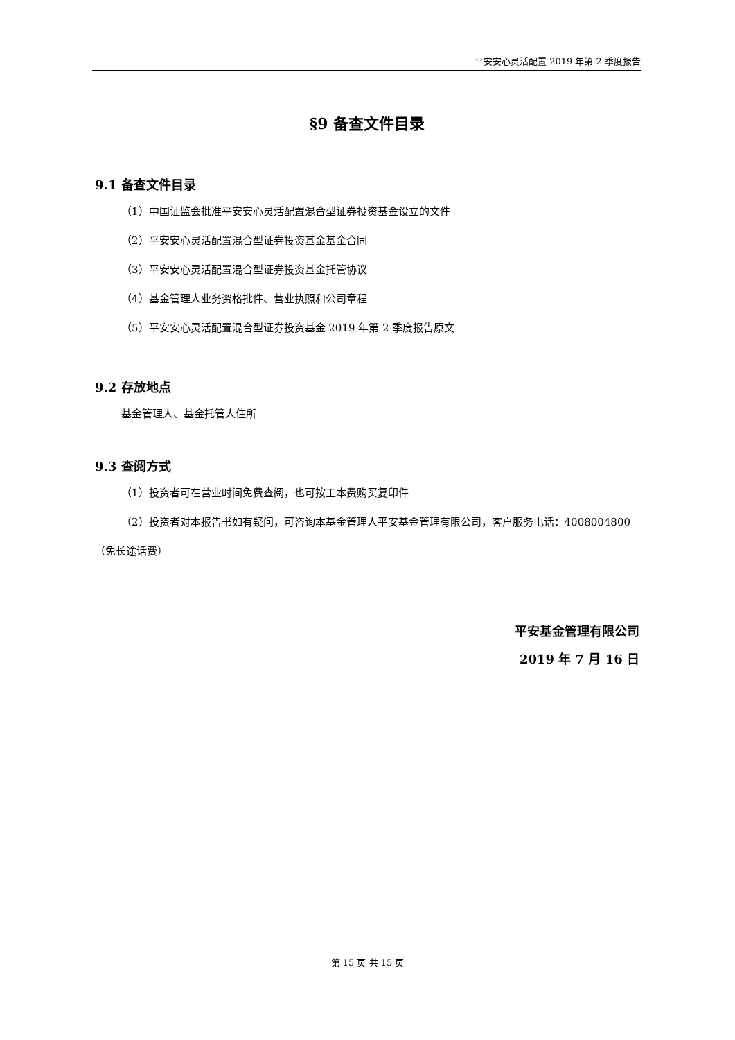平安安心灵活配置 2019 年第 2 季度报告
§9 备查文件目录
9.1 备查文件目录
（1）中国证监会批准平安安心灵活配置混合型证券投资基金设立的文件
（2）平安安心灵活配置混合型证券投资基金基金合同
（3）平安安心灵活配置混合型证券投资基金托管协议
（4）基金管理人业务资格批件、营业执照和公司章程
（5）平安安心灵活配置混合型证券投资基金 2019 年第 2 季度报告原文
9.2 存放地点
基金管理人、基金托管人住所
9.3 查阅方式
（1）投资者可在营业时间免费查阅，也可按工本费购买复印件
（2）投资者对本报告书如有疑问，可咨询本基金管理人平安基金管理有限公司，客户服务电话：4008004800（免长途话费）
平安基金管理有限公司
2019 年 7 月 16 日
第 15 页 共 15 页